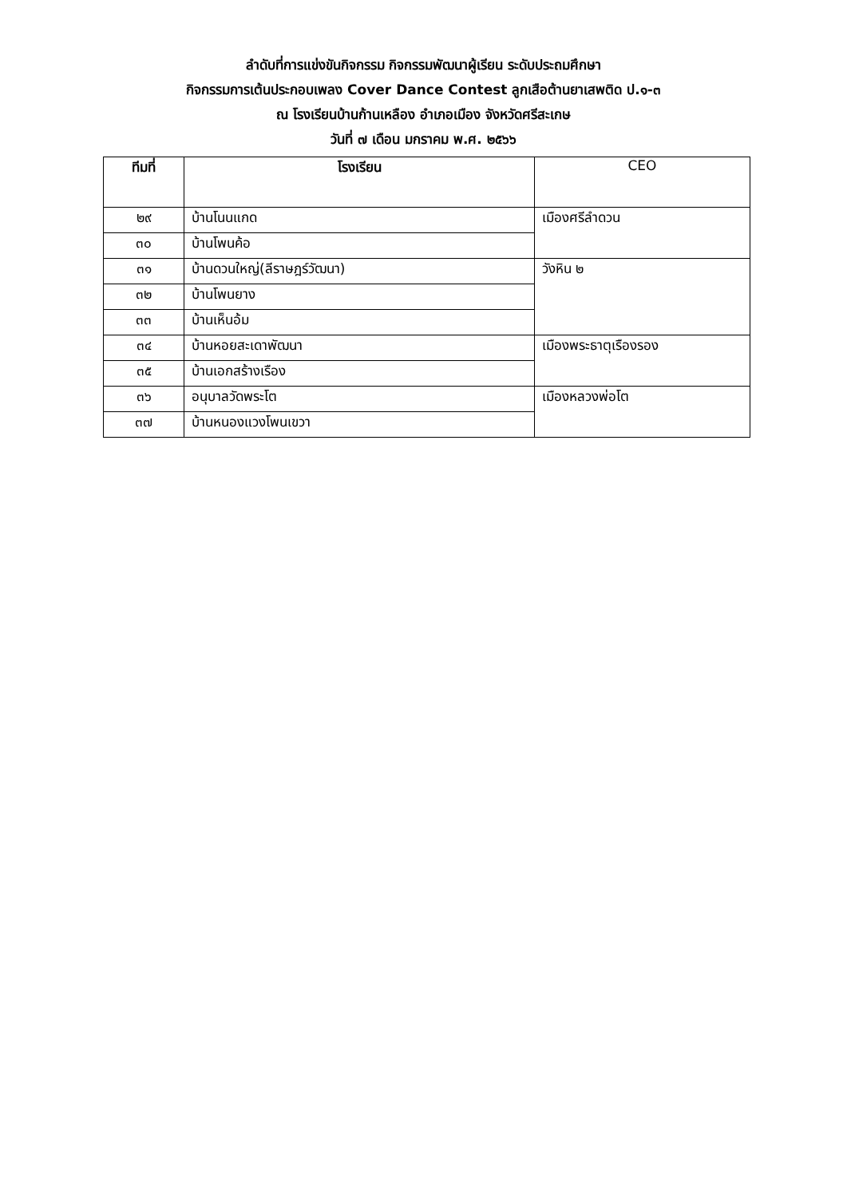ลำดับที่การแข่งขันกิจกรรม กิจกรรมพัฒนาผู้เรียน ระดับประถมศึกษา
กิจกรรมการเต้นประกอบเพลง Cover Dance Contest ลูกเสือต้านยาเสพติด ป.๑-๓
ณ โรงเรียนบ้านก้านเหลือง อำเภอเมือง จังหวัดศรีสะเกษ
วันที่ ๗ เดือน มกราคม พ.ศ. ๒๕๖๖
| ทีมที่ | โรงเรียน | CEO |
| --- | --- | --- |
| ๒๙ | บ้านโนนแกด | เมืองศรีลำดวน |
| ๓๐ | บ้านโพนค้อ | |
| ๓๑ | บ้านดวนใหญ่(ลีราษฎร์วัฒนา) | วังหิน ๒ |
| ๓๒ | บ้านโพนยาง | |
| ๓๓ | บ้านเห็นอ้ม | |
| ๓๔ | บ้านหอยสะเดาพัฒนา | เมืองพระธาตุเรืองรอง |
| ๓๕ | บ้านเอกสร้างเรือง | |
| ๓๖ | อนุบาลวัดพระโต | เมืองหลวงพ่อโต |
| ๓๗ | บ้านหนองแวงโพนเขวา | |